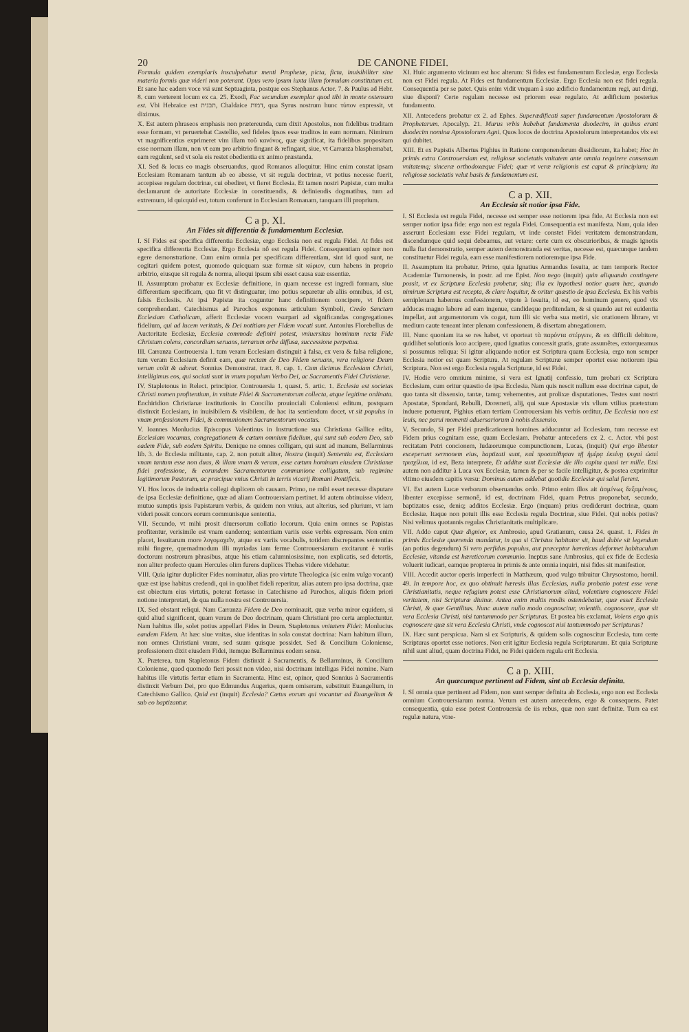20 DE CANONE FIDEI.
Formula quidem exemplaris insculpebatur menti Prophetæ, picta, ficta, inuisibiliter sine materia formis quæ videri non poterant. Opus vero ipsum iuxta illam formulam constitutum est. Et sane hac eadem voce vsi sunt Septuaginta, postque eos Stephanus Actor. 7. & Paulus ad Hebr. 8. cum verterent locum ex ca. 25. Exodi, Fac secundum exemplar quod tibi in monte ostensum est. Vbi Hebraice est תבנית, Chaldaice דמות, qua Syrus nostrum hunc τύπον expressit, vt diximus.
X. Est autem phraseos emphasis non prætereunda, cum dixit Apostolus, non fidelibus traditam esse formam, vt peruertebat Castellio, sed fideles ipsos esse traditos in eam normam. Nimirum vt magnificentius exprimeret vim illam τοῦ κανόνος, quæ significat, ita fidelibus propositam esse normam illam, non vt eam pro arbitrio fingant & refingant, siue, vt Carranza blasphemabat, eam regulent, sed vt sola eis restet obedientia ex animo præstanda.
XI. Sed & locus eo magis obseruandus, quod Romanos alloquitur. Hinc enim constat ipsam Ecclesiam Romanam tantum ab eo abesse, vt sit regula doctrinæ, vt potius necesse fuerit, accepisse regulam doctrinæ, cui obediret, vt fieret Ecclesia. Et tamen nostri Papistæ, cum multa declamarunt de autoritate Ecclesiæ in constituendis, & definiendis dogmatibus, tum ad extremum, id quicquid est, totum conferunt in Ecclesiam Romanam, tanquam illi proprium.
C a p. XI.
An Fides sit differentia & fundamentum Ecclesiæ.
I. SI Fides est specifica differentia Ecclesiæ, ergo Ecclesia non est regula Fidei. At fides est specifica differentia Ecclesiæ. Ergo Ecclesia nô est regula Fidei. Consequentiam opinor non egere demonstratione. Cum enim omnia per specificam differentiam, sint id quod sunt, ne cogitari quidem potest, quomodo quicquam suæ formæ sit κύριον, cum habens in proprio arbitrio, eiusque sit regula & norma, alioqui ipsum sibi esset causa suæ essentiæ.
II. Assumptum probatur ex Ecclesiæ definitione, in quam necesse est ingredi formam, siue differentiam specificam, qua fit vt distinguatur, imo potius separetur ab aliis omnibus, id est, falsis Ecclesiis. At ipsi Papistæ ita coguntur hanc definitionem concipere, vt fidem comprehendant. Catechismus ad Parochos exponens articulum Symboli, Credo Sanctam Ecclesiam Catholicam, afferit Ecclesiæ vocem vsurpari ad significandas congregationes fidelium, qui ad lucem veritatis, & Dei notitiam per Fidem vocati sunt. Antonius Florebellus de Auctoritate Ecclesiæ, Ecclesia commode definiri potest, vniuersitas hominum recta Fide Christum colens, concordiam seruans, terrarum orbe diffusa, successione perpetua.
III. Carranza Controuersia 1. tum veram Ecclesiam distinguit à falsa, ex vera & falsa religione, tum veram Ecclesiam definit eam, quæ rectam de Deo Fidem seruans, vera religione Deum verum colit & adorat. Sonnius Demonstrat. tract. 8. cap. 1. Cum dicimus Ecclesiam Christi, intelligimus eos, qui sociati sunt in vnum populum Verbo Dei, ac Sacramentis Fidei Christianæ.
IV. Stapletonus in Relect. principior. Controuersia 1. quæst. 5. artic. 1. Ecclesia est societas Christi nomen profitentium, in vnitate Fidei & Sacramentorum collecta, atque legitime ordinata. Enchiridion Christianæ institutionis in Concilio prouinciali Coloniensi editum, postquam distinxit Ecclesiam, in inuisibilem & visibilem, de hac ita sentiendum docet, vt sit populus in vnam professionem Fidei, & communionem Sacramentorum vocatus.
V. Ioannes Monlucius Episcopus Valentinus in Instructione sua Christiana Gallice edita, Ecclesiam vocamus, congregationem & cœtum omnium fidelium, qui sunt sub eodem Deo, sub eadem Fide, sub eodem Spiritu. Denique ne omnes colligam, qui sunt ad manum, Bellarminus lib. 3. de Ecclesia militante, cap. 2. non potuit aliter, Nostra (inquit) Sententia est, Ecclesiam vnam tantum esse non duas, & illam vnam & veram, esse cœtum hominum eiusdem Christianæ fidei professione, & eorundem Sacramentorum communione colligatum, sub regimine legitimorum Pastorum, ac præcipue vnius Christi in terris vicarij Romani Pontificis.
VI. Hos locos de industria collegi duplicem ob causam. Primo, ne mihi esset necesse disputare de ipsa Ecclesiæ definitione, quæ ad aliam Controuersiam pertinet. Id autem obtinuisse videor, mutuo sumptis ipsis Papistarum verbis, & quidem non vnius, aut alterius, sed plurium, vt iam videri possit concors eorum communisque sententia.
VII. Secundo, vt mihi prosit diuersorum collatio locorum. Quia enim omnes se Papistas profitentur, verisimile est vnam eandemq; sententiam variis esse verbis expressam. Non enim placet, Iesuitarum more λογομαχεῖν, atque ex variis vocabulis, totidem discrepantes sententias mihi fingere, quemadmodum illi myriadas iam ferme Controuersiarum excitarunt è variis doctorum nostrorum phrasibus, atque his etiam calumniosissime, non explicatis, sed detortis, non aliter profecto quam Hercules olim furens duplices Thebas videre videbatur.
VIII. Quia igitur dupliciter Fides nominatur, alias pro virtute Theologica (sic enim vulgo vocant) quæ est ipse habitus credendi, qui in quolibet fideli reperitur, alias autem pro ipsa doctrina, quæ est obiectum eius virtutis, poterat fortasse in Catechismo ad Parochos, aliquis fidem priori notione interpretari, de qua nulla nostra est Controuersia.
IX. Sed obstant reliqui. Nam Carranza Fidem de Deo nominauit, quæ verba miror equidem, si quid aliud significent, quam veram de Deo doctrinam, quam Christiani pro certa amplectuntur. Nam habitus ille, solet potius appellari Fides in Deum. Stapletonus vnitatem Fidei: Monlucius eandem Fidem. At hæc siue vnitas, siue identitas in sola constat doctrina: Nam habitum illum, non omnes Christiani vnum, sed suum quisque possidet. Sed & Concilium Coloniense, professionem dixit eiusdem Fidei, itemque Bellarminus eodem sensu.
X. Præterea, tum Stapletonus Fidem distinxit à Sacramentis, & Bellarminus, & Concilium Coloniense, quod quomodo fieri possit non video, nisi doctrinam intelligas Fidei nomine. Nam habitus ille virtutis fertur etiam in Sacramenta. Hinc est, opinor, quod Sonnius à Sacramentis distinxit Verbum Dei, pro quo Edmundus Augerius, quem omiseram, substituit Euangelium, in Catechismo Gallico. Quid est (inquit) Ecclesia? Cœtus eorum qui vocantur ad Euangelium & sub eo baptizantur.
XI. Huic argumento vicinum est hoc alterum: Si fides est fundamentum Ecclesiæ, ergo Ecclesia non est Fidei regula. At Fides est fundamentum Ecclesiæ. Ergo Ecclesia non est fidei regula. Consequentia per se patet. Quis enim vidit vnquam à suo ædificio fundamentum regi, aut dirigi, siue disponi? Certe regulam necesse est priorem esse regulato. At ædificium posterius fundamento.
XII. Antecedens probatur ex 2. ad Ephes. Superædificati super fundamentum Apostolorum & Prophetarum. Apocalyp. 21. Murus vrbis habebat fundamenta duodecim, in quibus erant duodecim nomina Apostolorum Agni. Quos locos de doctrina Apostolorum interpretandos vix est qui dubitet.
XIII. Et ex Papistis Albertus Pighius in Ratione componendorum dissidiorum, ita habet; Hoc in primis extra Controuersiam est, religiosæ societatis vnitatem ante omnia requirere consensum vnitatemq; sinceræ orthodoxæque Fidei; quæ vt veræ religionis est caput & principium; ita religiosæ societatis velut basis & fundamentum est.
C a p. XII.
An Ecclesia sit notior ipsa Fide.
I. SI Ecclesia est regula Fidei, necesse est semper esse notiorem ipsa fide. At Ecclesia non est semper notior ipsa fide: ergo non est regula Fidei. Consequentia est manifesta. Nam, quia ideo asserunt Ecclesiam esse Fidei regulam, vt inde constet Fidei veritatem demonstrandam, discendumque quid sequi debeamus, aut vetare: certe cum ex obscurioribus, & magis ignotis nulla fiat demonstratio, semper autem demonstranda est veritas, necesse est, quæcunque tandem constituetur Fidei regula, eam esse manifestiorem notioremque ipsa Fide.
II. Assumptum ita probatur. Primo, quia Ignatius Armandus Iesuita, ac tum temporis Rector Academiæ Turnonensis, in postr. ad me Epist. Non nego (inquit) quin aliquando contingere possit, vt ex Scriptura Ecclesia probetur, sitq; illa ex hypothesi notior quam hæc, quando nimirum Scriptura est recepta, & clare loquitur, & oritur quæstio de ipsa Ecclesia. Ex his verbis semiplenam habemus confessionem, vtpote à Iesuita, id est, eo hominum genere, quod vix adducas magno labore ad eam ingenue, candideque profitendam, & si quando aut rei euidentia impellat, aut argumentorum vis cogat, tum illi sic verba sua metiri, sic orationem librare, vt medium caute teneant inter plenam confessionem, & disertam abnegationem.
III. Nunc quoniam ita se res habet, vt oporteat τὰ παρόντα στέργειν, & ex difficili debitore, quidlibet solutionis loco accipere, quod Ignatius concessit gratis, grate assumêtes, extorqueamus si possumus reliqua: Si igitur aliquando notior est Scriptura quam Ecclesia, ergo non semper Ecclesia notior est quam Scriptura. At regulam Scripturæ semper oportet esse notiorem ipsa Scriptura. Non est ergo Ecclesia regula Scripturæ, id est Fidei.
IV. Hodie vero omnium minime, si vera est Ignatij confessio, tum probari ex Scriptura Ecclesiam, cum oritur quæstio de ipsa Ecclesia. Nam quis nescit nullum esse doctrinæ caput, de quo tanta sit dissensio, tantæ, tamq; vehementes, aut prolixæ disputationes. Testes sunt nostri Apostatæ, Spondani, Rebulli, Doremeti, alij, qui suæ Apostasiæ vix vllum vtilius prætextum induere potuerunt, Pighius etiam tertiam Controuersiam his verbis orditur, De Ecclesia non est leuis, nec parui momenti aduersariorum à nobis dissensio.
V. Secundo, Si per Fidei prædicationem homines adducuntur ad Ecclesiam, tum necesse est Fidem prius cognitam esse, quam Ecclesiam. Probatur antecedens ex 2. c. Actor. vbi post recitatam Petri concionem, Iudæorumque compunctionem, Lucas, (inquit) Qui ergo libenter exceperunt sermonem eius, baptizati sunt, καὶ προσετέθησαν τῇ ἡμέρᾳ ἐκείνῃ ψυχαὶ ὡσεὶ τρισχίλιαι, id est, Beza interprete, Et additæ sunt Ecclesiæ die illo capita quasi ter mille. Etsi autem non additur à Luca vox Ecclesiæ, tamen & per se facile intelligitur, & postea exprimitur vltimo eiusdem capitis versu: Dominus autem addebat quotidie Ecclesiæ qui salui fierent.
VI. Est autem Lucæ verborum obseruandus ordo. Primo enim illos ait ἀσμένως δεξαμένους, libenter excepisse sermonê, id est, doctrinam Fidei, quam Petrus proponebat, secundo, baptizatos esse, deniq; additos Ecclesiæ. Ergo (inquam) prius crediderunt doctrinæ, quam Ecclesiæ. Itaque non potuit illis esse Ecclesia regula Doctrinæ, siue Fidei. Qui nobis potius? Nisi velimus quotannis regulas Christianitatis multiplicare.
VII. Addo caput Quæ dignior, ex Ambrosio, apud Gratianum, causa 24. quæst. 1. Fides in primis Ecclesiæ quærenda mandatur, in qua si Christus habitator sit, haud dubie sit legendum (an potius degendum) Si vero perfidus populus, aut præceptor hæreticus deformet habitaculum Ecclesiæ, vitanda est hæreticorum communio. Ineptus sane Ambrosius, qui ex fide de Ecclesia voluerit iudicari, eamque propterea in primis & ante omnia inquiri, nisi fides sit manifestior.
VIII. Accedit auctor operis imperfecti in Matthæum, quod vulgo tribuitur Chrysostomo, homil. 49. In tempore hoc, ex quo obtinuit hæresis illas Ecclesias, nulla probatio potest esse veræ Christianitatis, neque refugium potest esse Christianorum aliud, volentium cognoscere Fidei veritatem, nisi Scripturæ diuinæ. Antea enim multis modis ostendebatur, quæ esset Ecclesia Christi, & quæ Gentilitas. Nunc autem nullo modo cognoscitur, volentib. cognoscere, quæ sit vera Ecclesia Christi, nisi tantummodo per Scripturas. Et postea bis exclamat, Volens ergo quis cognoscere quæ sit vera Ecclesia Christi, vnde cognoscat nisi tantummodo per Scripturas?
IX. Hæc sunt perspicua. Nam si ex Scripturis, & quidem solis cognoscitur Ecclesia, tum certe Scripturas oportet esse notiores. Non erit igitur Ecclesia regula Scripturarum. Et quia Scripturæ nihil sunt aliud, quam doctrina Fidei, ne Fidei quidem regula erit Ecclesia.
C a p. XIII.
An quæcunque pertinent ad Fidem, sint ab Ecclesia definita.
I. SI omnia quæ pertinent ad Fidem, non sunt semper definita ab Ecclesia, ergo non est Ecclesia omnium Controuersiarum norma. Verum est autem antecedens, ergo & consequens. Patet consequentia, quia esse potest Controuersia de iis rebus, quæ non sunt definitæ. Tum ea est regulæ natura, vtne-